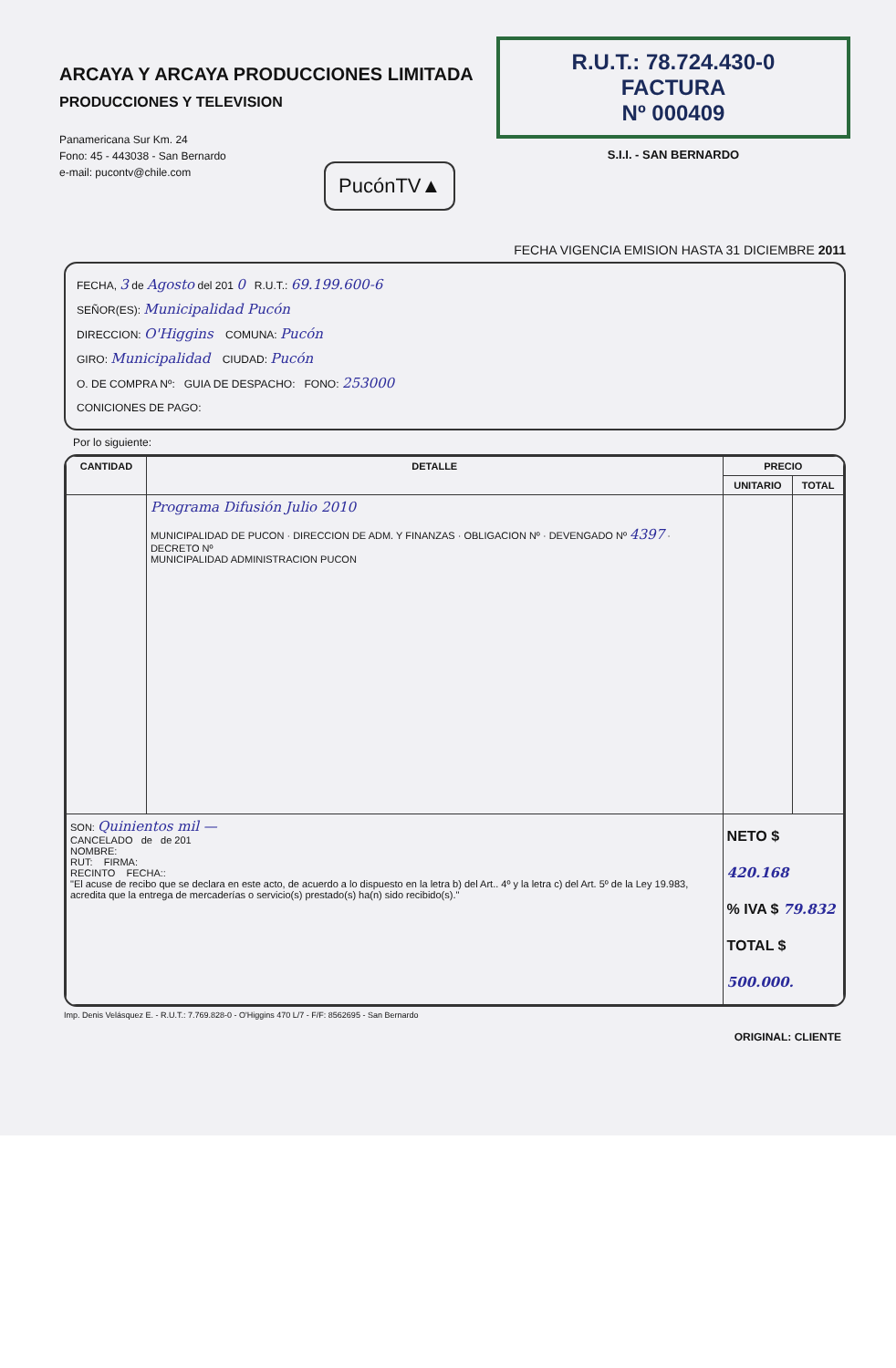ARCAYA Y ARCAYA PRODUCCIONES LIMITADA
PRODUCCIONES Y TELEVISION
Panamericana Sur Km. 24
Fono: 45 - 443038 - San Bernardo
e-mail: pucontv@chile.com
PucónTV▲
R.U.T.: 78.724.430-0
FACTURA
Nº 000409
S.I.I. - SAN BERNARDO
FECHA VIGENCIA EMISION HASTA 31 DICIEMBRE 2011
FECHA, 3 de Agosto del 201 0 R.U.T.: 69.199.600-6
SEÑOR(ES): Municipalidad Pucón
DIRECCION: O'Higgins COMUNA: Pucón
GIRO: Municipalidad CIUDAD: Pucón
O. DE COMPRA Nº: GUIA DE DESPACHO: FONO: 253000
CONICIONES DE PAGO:
Por lo siguiente:
| CANTIDAD | DETALLE | PRECIO | |
| --- | --- | --- | --- |
| | | UNITARIO | TOTAL |
| | Programa Difusión Julio 2010 MUNICIPALIDAD DE PUCON · DIRECCION DE ADM. Y FINANZAS · OBLIGACION Nº · DEVENGADO Nº 4397 · DECRETO Nº MUNICIPALIDAD ADMINISTRACION PUCON | | |
| SON: Quinientos mil — CANCELADO de de 201 NOMBRE: RUT: FIRMA: RECINTO FECHA:: "El acuse de recibo que se declara en este acto, de acuerdo a lo dispuesto en la letra b) del Art.. 4º y la letra c) del Art. 5º de la Ley 19.983, acredita que la entrega de mercaderías o servicio(s) prestado(s) ha(n) sido recibido(s)." | | NETO $ 420.168 % IVA $ 79.832 TOTAL $ 500.000. | |
Imp. Denis Velásquez E. - R.U.T.: 7.769.828-0 - O'Higgins 470 L/7 - F/F: 8562695 - San Bernardo
ORIGINAL: CLIENTE